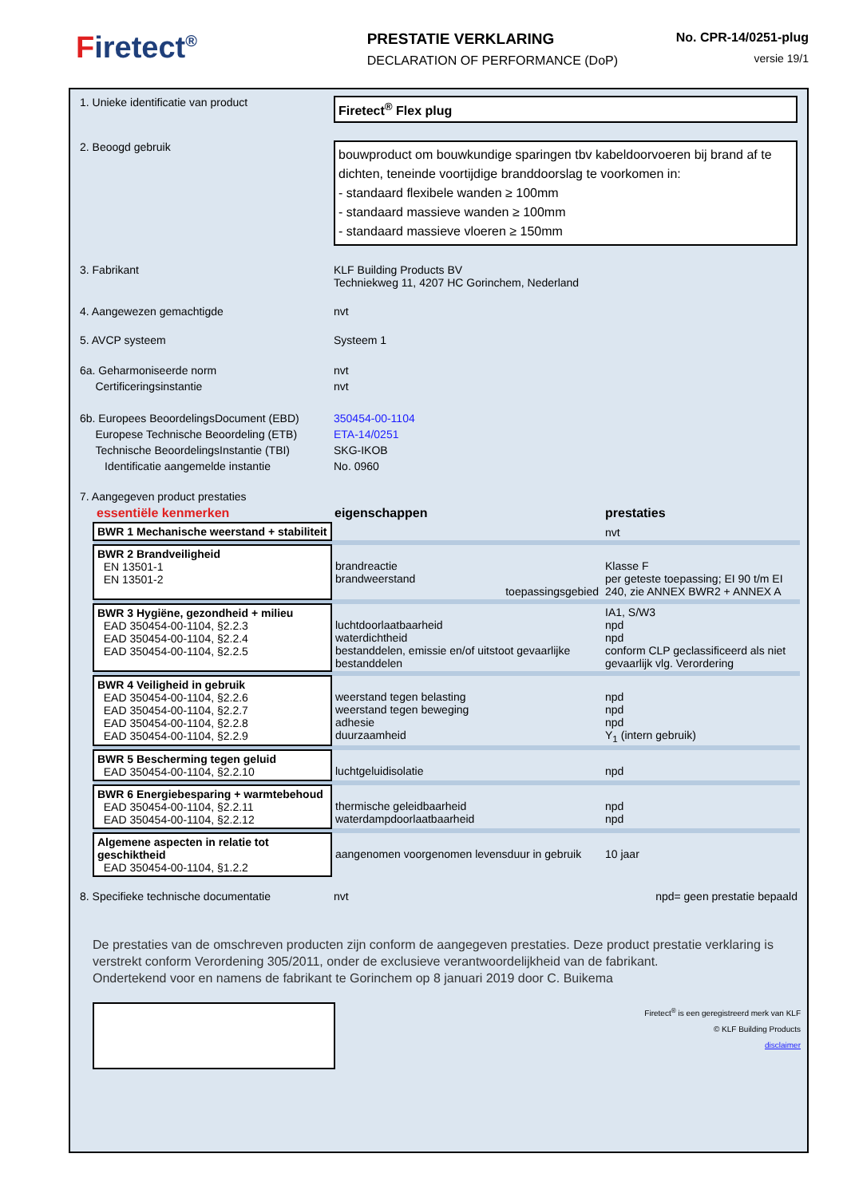Firetect<sup>®</sup> PRESTATIE VERKLARING
DECLARATION OF PERFORMANCE (DoP)
No. CPR-14/0251-plug
versie 19/1
| 1. Unieke identificatie van product | Firetect<sup>®</sup> Flex plug |
| 2. Beoogd gebruik | bouwproduct om bouwkundige sparingen tbv kabeldoorvoeren bij brand af te dichten, teneinde voortijdige branddoorslag te voorkomen in: - standaard flexibele wanden ≥ 100mm - standaard massieve wanden ≥ 100mm - standaard massieve vloeren ≥ 150mm |
| 3. Fabrikant | KLF Building Products BV Techniekweg 11, 4207 HC Gorinchem, Nederland |
| 4. Aangewezen gemachtigde | nvt |
| 5. AVCP systeem | Systeem 1 |
| 6a. Geharmoniseerde norm Certificeringsinstantie | nvt nvt |
| 6b. Europees BeoordelingsDocument (EBD) Europese Technische Beoordeling (ETB) Technische BeoordelingsInstantie (TBI) Identificatie aangemelde instantie | 350454-00-1104 ETA-14/0251 SKG-IKOB No. 0960 |
| 7. Aangegeven product prestaties | |
| essentiële kenmerken | eigenschappen | prestaties |
| BWR 1 Mechanische weerstand + stabiliteit | | nvt |
| BWR 2 Brandveiligheid EN 13501-1 EN 13501-2 | brandreactie brandweerstand toepassingsgebied | Klasse F per geteste toepassing; EI 90 t/m EI 240, zie ANNEX BWR2 + ANNEX A |
| BWR 3 Hygiëne, gezondheid + milieu EAD 350454-00-1104, §2.2.3 EAD 350454-00-1104, §2.2.4 EAD 350454-00-1104, §2.2.5 | luchtdoorlaatbaarheid waterdichtheid bestanddelen, emissie en/of uitstoot gevaarlijke bestanddelen | IA1, S/W3 npd npd conform CLP geclassificeerd als niet gevaarlijk vlg. Verordering |
| BWR 4 Veiligheid in gebruik EAD 350454-00-1104, §2.2.6 EAD 350454-00-1104, §2.2.7 EAD 350454-00-1104, §2.2.8 EAD 350454-00-1104, §2.2.9 | weerstand tegen belasting weerstand tegen beweging adhesie duurzaamheid | npd npd npd Y<sub>1</sub> (intern gebruik) |
| BWR 5 Bescherming tegen geluid EAD 350454-00-1104, §2.2.10 | luchtgeluidisolatie | npd |
| BWR 6 Energiebesparing + warmtebehoud EAD 350454-00-1104, §2.2.11 EAD 350454-00-1104, §2.2.12 | thermische geleidbaarheid waterdampdoorlaatbaarheid | npd npd |
| Algemene aspecten in relatie tot geschiktheid EAD 350454-00-1104, §1.2.2 | aangenomen voorgenomen levensduur in gebruik | 10 jaar |
| 8. Specifieke technische documentatie | nvt | npd= geen prestatie bepaald |
De prestaties van de omschreven producten zijn conform de aangegeven prestaties. Deze product prestatie verklaring is verstrekt conform Verordening 305/2011, onder de exclusieve verantwoordelijkheid van de fabrikant.
Ondertekend voor en namens de fabrikant te Gorinchem op 8 januari 2019 door C. Buikema
Firetect<sup>®</sup> is een geregistreerd merk van KLF
© KLF Building Products
disclaimer